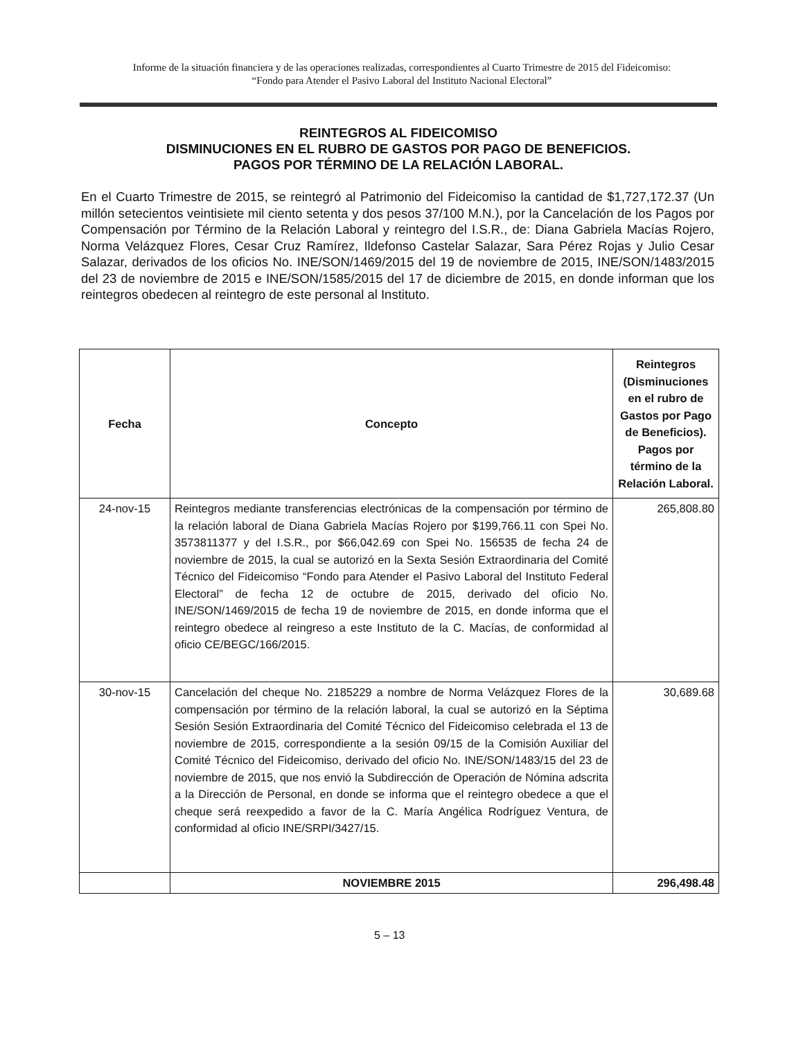Informe de la situación financiera y de las operaciones realizadas, correspondientes al Cuarto Trimestre de 2015 del Fideicomiso:
“Fondo para Atender el Pasivo Laboral del Instituto Nacional Electoral”
REINTEGROS AL FIDEICOMISO
DISMINUCIONES EN EL RUBRO DE GASTOS POR PAGO DE BENEFICIOS.
PAGOS POR TÉRMINO DE LA RELACIÓN LABORAL.
En el Cuarto Trimestre de 2015, se reintegró al Patrimonio del Fideicomiso la cantidad de $1,727,172.37 (Un millón setecientos veintisiete mil ciento setenta y dos pesos 37/100 M.N.), por la Cancelación de los Pagos por Compensación por Término de la Relación Laboral y reintegro del I.S.R., de: Diana Gabriela Macías Rojero, Norma Velázquez Flores, Cesar Cruz Ramírez, Ildefonso Castelar Salazar, Sara Pérez Rojas y Julio Cesar Salazar, derivados de los oficios No. INE/SON/1469/2015 del 19 de noviembre de 2015, INE/SON/1483/2015 del 23 de noviembre de 2015 e INE/SON/1585/2015 del 17 de diciembre de 2015, en donde informan que los reintegros obedecen al reintegro de este personal al Instituto.
| Fecha | Concepto | Reintegros (Disminuciones en el rubro de Gastos por Pago de Beneficios). Pagos por término de la Relación Laboral. |
| --- | --- | --- |
| 24-nov-15 | Reintegros mediante transferencias electrónicas de la compensación por término de la relación laboral de Diana Gabriela Macías Rojero por $199,766.11 con Spei No. 3573811377 y del I.S.R., por $66,042.69 con Spei No. 156535 de fecha 24 de noviembre de 2015, la cual se autorizó en la Sexta Sesión Extraordinaria del Comité Técnico del Fideicomiso “Fondo para Atender el Pasivo Laboral del Instituto Federal Electoral” de fecha 12 de octubre de 2015, derivado del oficio No. INE/SON/1469/2015 de fecha 19 de noviembre de 2015, en donde informa que el reintegro obedece al reingreso a este Instituto de la C. Macías, de conformidad al oficio CE/BEGC/166/2015. | 265,808.80 |
| 30-nov-15 | Cancelación del cheque No. 2185229 a nombre de Norma Velázquez Flores de la compensación por término de la relación laboral, la cual se autorizó en la Séptima Sesión Sesión Extraordinaria del Comité Técnico del Fideicomiso celebrada el 13 de noviembre de 2015, correspondiente a la sesión 09/15 de la Comisión Auxiliar del Comité Técnico del Fideicomiso, derivado del oficio No. INE/SON/1483/15 del 23 de noviembre de 2015, que nos envió la Subdirección de Operación de Nómina adscrita a la Dirección de Personal, en donde se informa que el reintegro obedece a que el cheque será reexpedido a favor de la C. María Angélica Rodríguez Ventura, de conformidad al oficio INE/SRPI/3427/15. | 30,689.68 |
| | NOVIEMBRE 2015 | 296,498.48 |
5 – 13